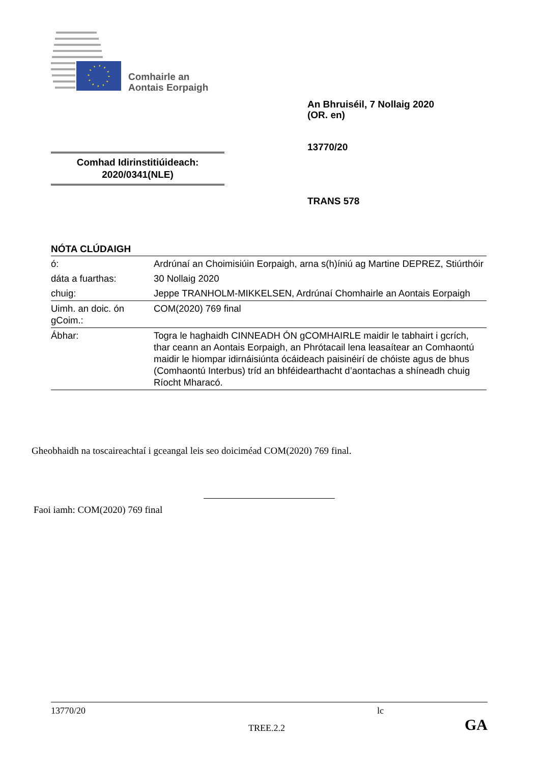Comhairle an
Aontais Eorpaigh
An Bhruiséil, 7 Nollaig 2020
(OR. en)
13770/20
Comhad Idirinstitiúideach:
2020/0341(NLE)
TRANS 578
NÓTA CLÚDAIGH
| ó: | Ardrúnaí an Choimisiúin Eorpaigh, arna s(h)íniú ag Martine DEPREZ, Stiúrthóir |
| dáta a fuarthas: | 30 Nollaig 2020 |
| chuig: | Jeppe TRANHOLM-MIKKELSEN, Ardrúnaí Chomhairle an Aontais Eorpaigh |
| Uimh. an doic. ón gCoim.: | COM(2020) 769 final |
| Ábhar: | Togra le haghaidh CINNEADH ÓN gCOMHAIRLE maidir le tabhairt i gcrích, thar ceann an Aontais Eorpaigh, an Phrótacail lena leasaítear an Comhaontú maidir le hiompar idirnáisiúnta ócáideach paisinéirí de chóiste agus de bhus (Comhaontú Interbus) tríd an bhféidearthacht d’aontachas a shíneadh chuig Ríocht Mharacó. |
Gheobhaidh na toscaireachtaí i gceangal leis seo doiciméad COM(2020) 769 final.
Faoi iamh: COM(2020) 769 final
13770/20 lc
TREE.2.2 GA